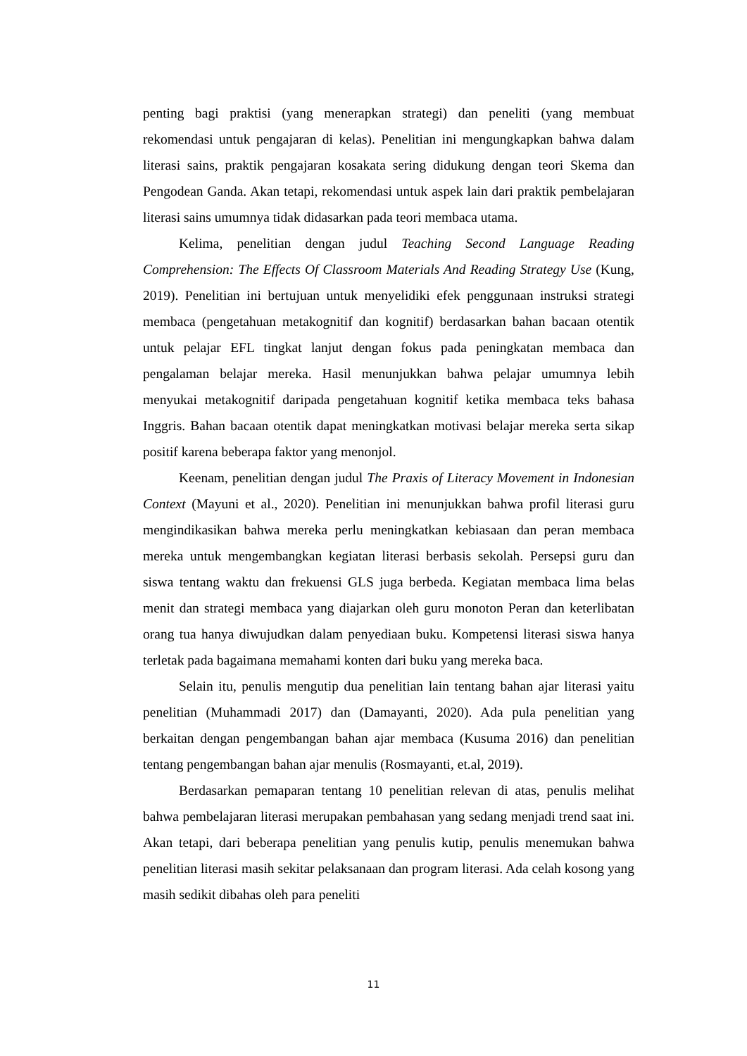penting bagi praktisi (yang menerapkan strategi) dan peneliti (yang membuat rekomendasi untuk pengajaran di kelas). Penelitian ini mengungkapkan bahwa dalam literasi sains, praktik pengajaran kosakata sering didukung dengan teori Skema dan Pengodean Ganda. Akan tetapi, rekomendasi untuk aspek lain dari praktik pembelajaran literasi sains umumnya tidak didasarkan pada teori membaca utama.
Kelima, penelitian dengan judul Teaching Second Language Reading Comprehension: The Effects Of Classroom Materials And Reading Strategy Use (Kung, 2019). Penelitian ini bertujuan untuk menyelidiki efek penggunaan instruksi strategi membaca (pengetahuan metakognitif dan kognitif) berdasarkan bahan bacaan otentik untuk pelajar EFL tingkat lanjut dengan fokus pada peningkatan membaca dan pengalaman belajar mereka. Hasil menunjukkan bahwa pelajar umumnya lebih menyukai metakognitif daripada pengetahuan kognitif ketika membaca teks bahasa Inggris. Bahan bacaan otentik dapat meningkatkan motivasi belajar mereka serta sikap positif karena beberapa faktor yang menonjol.
Keenam, penelitian dengan judul The Praxis of Literacy Movement in Indonesian Context (Mayuni et al., 2020). Penelitian ini menunjukkan bahwa profil literasi guru mengindikasikan bahwa mereka perlu meningkatkan kebiasaan dan peran membaca mereka untuk mengembangkan kegiatan literasi berbasis sekolah. Persepsi guru dan siswa tentang waktu dan frekuensi GLS juga berbeda. Kegiatan membaca lima belas menit dan strategi membaca yang diajarkan oleh guru monoton Peran dan keterlibatan orang tua hanya diwujudkan dalam penyediaan buku. Kompetensi literasi siswa hanya terletak pada bagaimana memahami konten dari buku yang mereka baca.
Selain itu, penulis mengutip dua penelitian lain tentang bahan ajar literasi yaitu penelitian (Muhammadi 2017) dan (Damayanti, 2020). Ada pula penelitian yang berkaitan dengan pengembangan bahan ajar membaca (Kusuma 2016) dan penelitian tentang pengembangan bahan ajar menulis (Rosmayanti, et.al, 2019).
Berdasarkan pemaparan tentang 10 penelitian relevan di atas, penulis melihat bahwa pembelajaran literasi merupakan pembahasan yang sedang menjadi trend saat ini. Akan tetapi, dari beberapa penelitian yang penulis kutip, penulis menemukan bahwa penelitian literasi masih sekitar pelaksanaan dan program literasi. Ada celah kosong yang masih sedikit dibahas oleh para peneliti
11